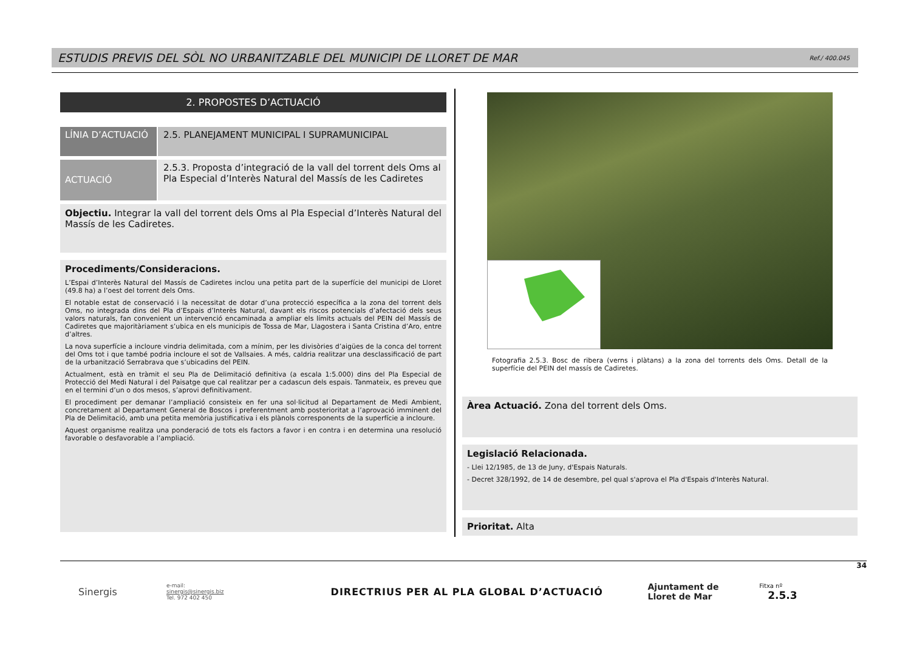ESTUDIS PREVIS DEL SÒL NO URBANITZABLE DEL MUNICIPI DE LLORET DE MAR
Ref./ 400.045
2. PROPOSTES D’ACTUACIÓ
LÍNIA D’ACTUACIÓ 2.5. PLANEJAMENT MUNICIPAL I SUPRAMUNICIPAL
ACTUACIÓ
2.5.3. Proposta d’integració de la vall del torrent dels Oms al Pla Especial d’Interès Natural del Massís de les Cadiretes
Objectiu. Integrar la vall del torrent dels Oms al Pla Especial d’Interès Natural del Massís de les Cadiretes.
Procediments/Consideracions.
L’Espai d’Interès Natural del Massís de Cadiretes inclou una petita part de la superfície del municipi de Lloret (49.8 ha) a l’oest del torrent dels Oms.
El notable estat de conservació i la necessitat de dotar d’una protecció específica a la zona del torrent dels Oms, no integrada dins del Pla d’Espais d’Interès Natural, davant els riscos potencials d’afectació dels seus valors naturals, fan convenient un intervenció encaminada a ampliar els límits actuals del PEIN del Massís de Cadiretes que majoritàriament s’ubica en els municipis de Tossa de Mar, Llagostera i Santa Cristina d’Aro, entre d’altres.
La nova superfície a incloure vindria delimitada, com a mínim, per les divisòries d’aigües de la conca del torrent del Oms tot i que també podria incloure el sot de Vallsaies. A més, caldria realitzar una desclassificació de part de la urbanització Serrabrava que s’ubicadins del PEIN.
Actualment, està en tràmit el seu Pla de Delimitació definitiva (a escala 1:5.000) dins del Pla Especial de Protecció del Medi Natural i del Paisatge que cal realitzar per a cadascun dels espais. Tanmateix, es preveu que en el termini d’un o dos mesos, s’aprovi definitivament.
El procediment per demanar l’ampliació consisteix en fer una sol·licitud al Departament de Medi Ambient, concretament al Departament General de Boscos i preferentment amb posterioritat a l’aprovació imminent del Pla de Delimitació, amb una petita memòria justificativa i els plànols corresponents de la superfície a incloure.
Aquest organisme realitza una ponderació de tots els factors a favor i en contra i en determina una resolució favorable o desfavorable a l’ampliació.
Fotografia 2.5.3. Bosc de ribera (verns i plàtans) a la zona del torrents dels Oms. Detall de la superfície del PEIN del massís de Cadiretes.
Àrea Actuació. Zona del torrent dels Oms.
Legislació Relacionada.
- Llei 12/1985, de 13 de Juny, d'Espais Naturals.
- Decret 328/1992, de 14 de desembre, pel qual s'aprova el Pla d'Espais d'Interès Natural.
Prioritat. Alta
Sinergis
e-mail:
sinergis@sinergis.biz
Tel. 972 402 450
DIRECTRIUS PER AL PLA GLOBAL D’ACTUACIÓ
Ajuntament de
Lloret de Mar
Fitxa nº 2.5.3
34